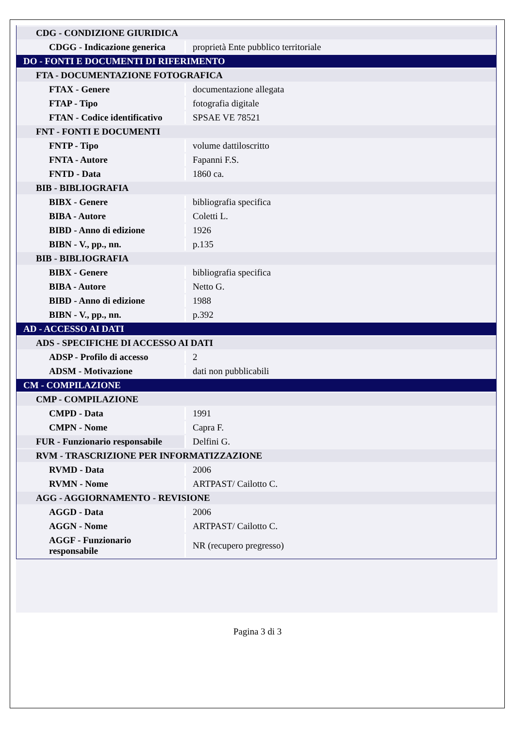| CDG - CONDIZIONE GIURIDICA | |
| CDGG - Indicazione generica | proprietà Ente pubblico territoriale |
| DO - FONTI E DOCUMENTI DI RIFERIMENTO | |
| FTA - DOCUMENTAZIONE FOTOGRAFICA | |
| FTAX - Genere | documentazione allegata |
| FTAP - Tipo | fotografia digitale |
| FTAN - Codice identificativo | SPSAE VE 78521 |
| FNT - FONTI E DOCUMENTI | |
| FNTP - Tipo | volume dattiloscritto |
| FNTA - Autore | Fapanni F.S. |
| FNTD - Data | 1860 ca. |
| BIB - BIBLIOGRAFIA | |
| BIBX - Genere | bibliografia specifica |
| BIBA - Autore | Coletti L. |
| BIBD - Anno di edizione | 1926 |
| BIBN - V., pp., nn. | p.135 |
| BIB - BIBLIOGRAFIA | |
| BIBX - Genere | bibliografia specifica |
| BIBA - Autore | Netto G. |
| BIBD - Anno di edizione | 1988 |
| BIBN - V., pp., nn. | p.392 |
| AD - ACCESSO AI DATI | |
| ADS - SPECIFICHE DI ACCESSO AI DATI | |
| ADSP - Profilo di accesso | 2 |
| ADSM - Motivazione | dati non pubblicabili |
| CM - COMPILAZIONE | |
| CMP - COMPILAZIONE | |
| CMPD - Data | 1991 |
| CMPN - Nome | Capra F. |
| FUR - Funzionario responsabile | Delfini G. |
| RVM - TRASCRIZIONE PER INFORMATIZZAZIONE | |
| RVMD - Data | 2006 |
| RVMN - Nome | ARTPAST/ Cailotto C. |
| AGG - AGGIORNAMENTO - REVISIONE | |
| AGGD - Data | 2006 |
| AGGN - Nome | ARTPAST/ Cailotto C. |
| AGGF - Funzionario responsabile | NR (recupero pregresso) |
Pagina 3 di 3